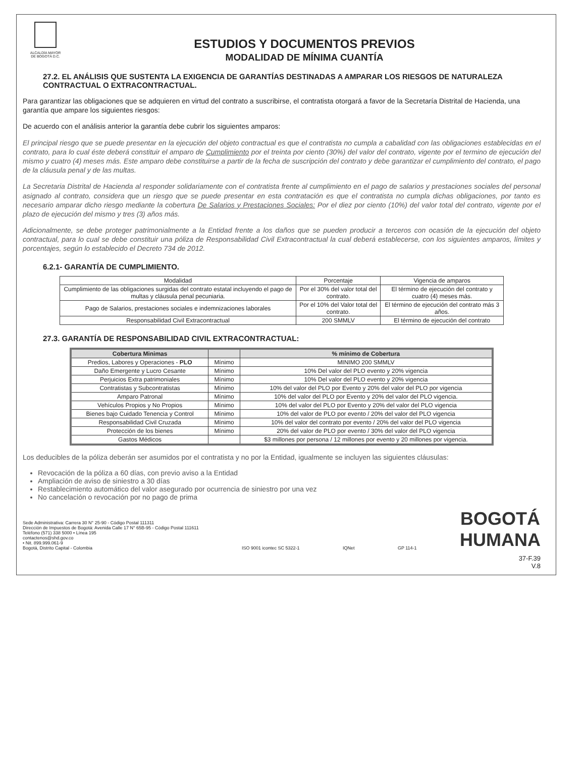ALCALDÍA MAYOR
DE BOGOTÁ D.C.
ESTUDIOS Y DOCUMENTOS PREVIOS
MODALIDAD DE MÍNIMA CUANTÍA
27.2. EL ANÁLISIS QUE SUSTENTA LA EXIGENCIA DE GARANTÍAS DESTINADAS A AMPARAR LOS RIESGOS DE NATURALEZA CONTRACTUAL O EXTRACONTRACTUAL.
Para garantizar las obligaciones que se adquieren en virtud del contrato a suscribirse, el contratista otorgará a favor de la Secretaría Distrital de Hacienda, una garantía que ampare los siguientes riesgos:
De acuerdo con el análisis anterior la garantía debe cubrir los siguientes amparos:
El principal riesgo que se puede presentar en la ejecución del objeto contractual es que el contratista no cumpla a cabalidad con las obligaciones establecidas en el contrato, para lo cual éste deberá constituir el amparo de Cumplimiento por el treinta por ciento (30%) del valor del contrato, vigente por el termino de ejecución del mismo y cuatro (4) meses más. Este amparo debe constituirse a partir de la fecha de suscripción del contrato y debe garantizar el cumplimiento del contrato, el pago de la cláusula penal y de las multas.
La Secretaria Distrital de Hacienda al responder solidariamente con el contratista frente al cumplimiento en el pago de salarios y prestaciones sociales del personal asignado al contrato, considera que un riesgo que se puede presentar en esta contratación es que el contratista no cumpla dichas obligaciones, por tanto es necesario amparar dicho riesgo mediante la cobertura De Salarios y Prestaciones Sociales: Por el diez por ciento (10%) del valor total del contrato, vigente por el plazo de ejecución del mismo y tres (3) años más.
Adicionalmente, se debe proteger patrimonialmente a la Entidad frente a los daños que se pueden producir a terceros con ocasión de la ejecución del objeto contractual, para lo cual se debe constituir una póliza de Responsabilidad Civil Extracontractual la cual deberá establecerse, con los siguientes amparos, límites y porcentajes, según lo establecido el Decreto 734 de 2012.
6.2.1- GARANTÍA DE CUMPLIMIENTO.
| Modalidad | Porcentaje | Vigencia de amparos |
| --- | --- | --- |
| Cumplimiento de las obligaciones surgidas del contrato estatal incluyendo el pago de multas y cláusula penal pecuniaria. | Por el 30% del valor total del contrato. | El término de ejecución del contrato y cuatro (4) meses más. |
| Pago de Salarios, prestaciones sociales e indemnizaciones laborales | Por el 10% del Valor total del contrato. | El término de ejecución del contrato más 3 años. |
| Responsabilidad Civil Extracontractual | 200 SMMLV | El término de ejecución del contrato |
27.3. GARANTÍA DE RESPONSABILIDAD CIVIL EXTRACONTRACTUAL:
| Cobertura Minimas | | % mínimo de Cobertura |
| --- | --- | --- |
| Predios, Labores y Operaciones - PLO | Mínimo | MINIMO 200 SMMLV |
| Daño Emergente y Lucro Cesante | Mínimo | 10% Del valor del PLO evento y 20% vigencia |
| Perjuicios Extra patrimoniales | Mínimo | 10% Del valor del PLO evento y 20% vigencia |
| Contratistas y Subcontratistas | Mínimo | 10% del valor del PLO por Evento y 20% del valor del PLO por vigencia |
| Amparo Patronal | Mínimo | 10% del valor del PLO por Evento y 20% del valor del PLO vigencia. |
| Vehículos Propios y No Propios | Mínimo | 10% del valor del PLO por Evento y 20% del valor del PLO vigencia |
| Bienes bajo Cuidado Tenencia y Control | Mínimo | 10% del valor de PLO por evento / 20% del valor del PLO vigencia |
| Responsabilidad Civil Cruzada | Mínimo | 10% del valor del contrato por evento / 20% del valor del PLO vigencia |
| Protección de los bienes | Mínimo | 20% del valor de PLO por evento / 30% del valor del PLO vigencia |
| Gastos Médicos | | $3 millones por persona / 12 millones por evento y 20 millones por vigencia. |
Los deducibles de la póliza deberán ser asumidos por el contratista y no por la Entidad, igualmente se incluyen las siguientes cláusulas:
Revocación de la póliza a 60 días, con previo aviso a la Entidad
Ampliación de aviso de siniestro a 30 días
Restablecimiento automático del valor asegurado por ocurrencia de siniestro por una vez
No cancelación o revocación por no pago de prima
Sede Administrativa: Carrera 30 N° 25-90 - Código Postal 111311
Dirección de Impuestos de Bogotá: Avenida Calle 17 N° 65B-95 - Código Postal 111611
Teléfono (571) 338 5000 • Línea 195
contactenos@shd.gov.co
• Nit. 899.999.061-9
Bogotá, Distrito Capital - Colombia
ISO 9001 icontec SC 5322-1
IQNet
GP 114-1
BOGOTÁ
HUMANA
37-F.39
V.8